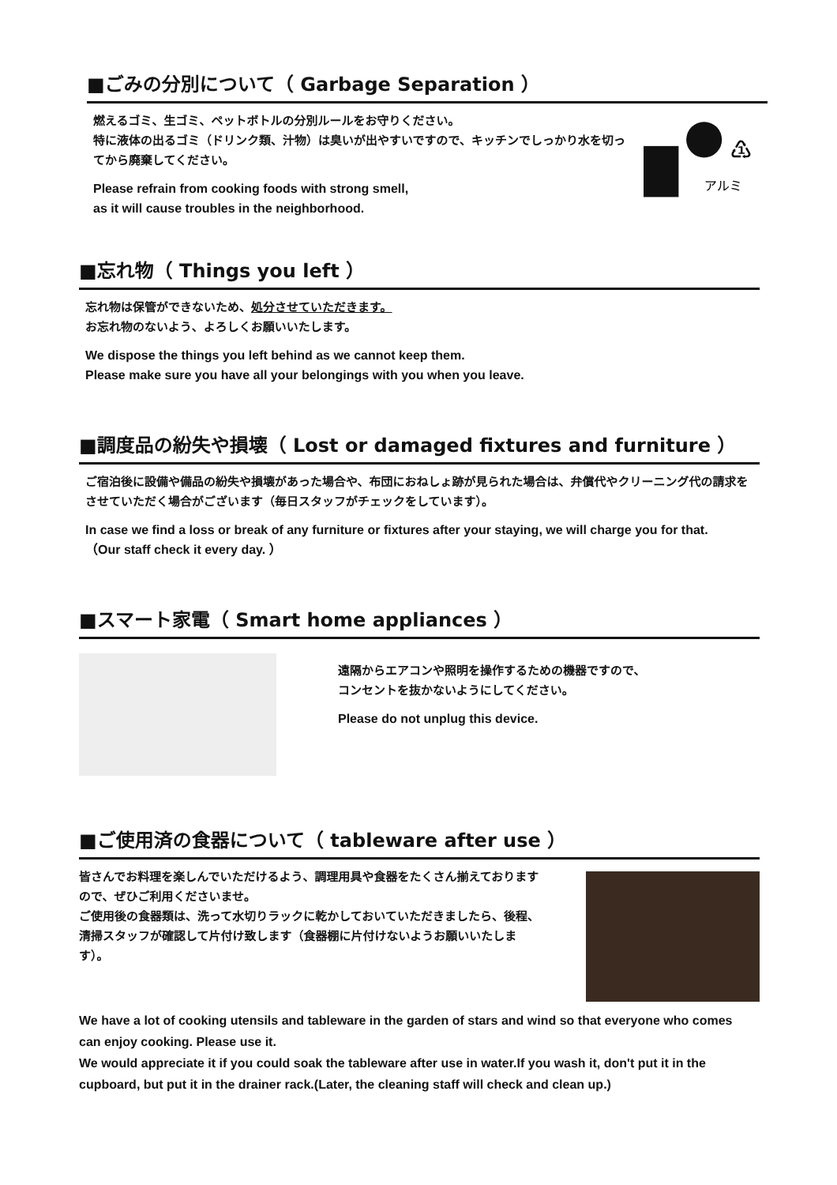■ごみの分別について（ Garbage Separation ）
燃えるゴミ、生ゴミ、ペットボトルの分別ルールをお守りください。
特に液体の出るゴミ（ドリンク類、汁物）は臭いが出やすいですので、キッチンでしっかり水を切ってから廃棄してください。
Please refrain from cooking foods with strong smell,
as it will cause troubles in the neighborhood.
♳
アルミ
■忘れ物（ Things you left ）
忘れ物は保管ができないため、処分させていただきます。
お忘れ物のないよう、よろしくお願いいたします。
We dispose the things you left behind as we cannot keep them.
Please make sure you have all your belongings with you when you leave.
■調度品の紛失や損壊（ Lost or damaged fixtures and furniture ）
ご宿泊後に設備や備品の紛失や損壊があった場合や、布団におねしょ跡が見られた場合は、弁償代やクリーニング代の請求をさせていただく場合がございます（毎日スタッフがチェックをしています）。
In case we find a loss or break of any furniture or fixtures after your staying, we will charge you for that.
（Our staff check it every day. ）
■スマート家電（ Smart home appliances ）
遠隔からエアコンや照明を操作するための機器ですので、
コンセントを抜かないようにしてください。
Please do not unplug this device.
■ご使用済の食器について（ tableware after use ）
皆さんでお料理を楽しんでいただけるよう、調理用具や食器をたくさん揃えておりますので、ぜひご利用くださいませ。
ご使用後の食器類は、洗って水切りラックに乾かしておいていただきましたら、後程、清掃スタッフが確認して片付け致します（食器棚に片付けないようお願いいたします）。
We have a lot of cooking utensils and tableware in the garden of stars and wind so that everyone who comes can enjoy cooking. Please use it.
We would appreciate it if you could soak the tableware after use in water.If you wash it, don't put it in the cupboard, but put it in the drainer rack.(Later, the cleaning staff will check and clean up.)